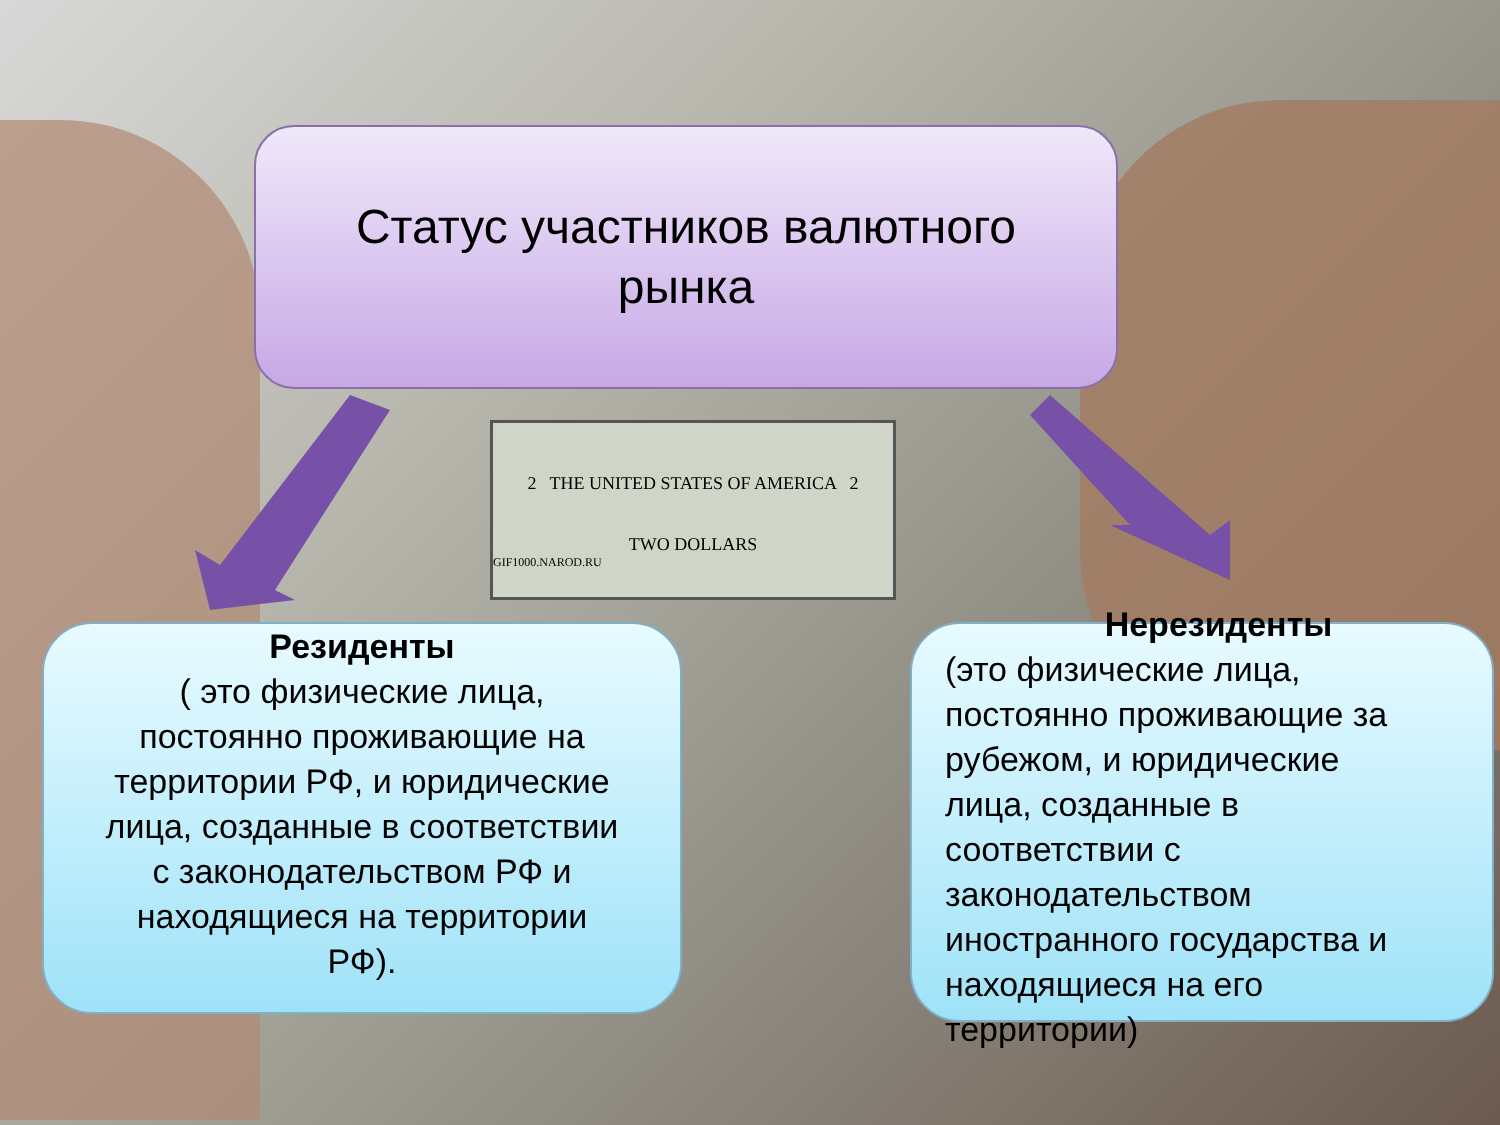Статус участников валютного
рынка
2 THE UNITED STATES OF AMERICA 2
TWO DOLLARS
GIF1000.NAROD.RU
Резиденты
( это физические лица,
постоянно проживающие на
территории РФ, и юридические
лица, созданные в соответствии
с законодательством РФ и
находящиеся на территории
РФ).
Нерезиденты
(это физические лица,
постоянно проживающие за
рубежом, и юридические
лица, созданные в
соответствии с
законодательством
иностранного государства и
находящиеся на его
территории)